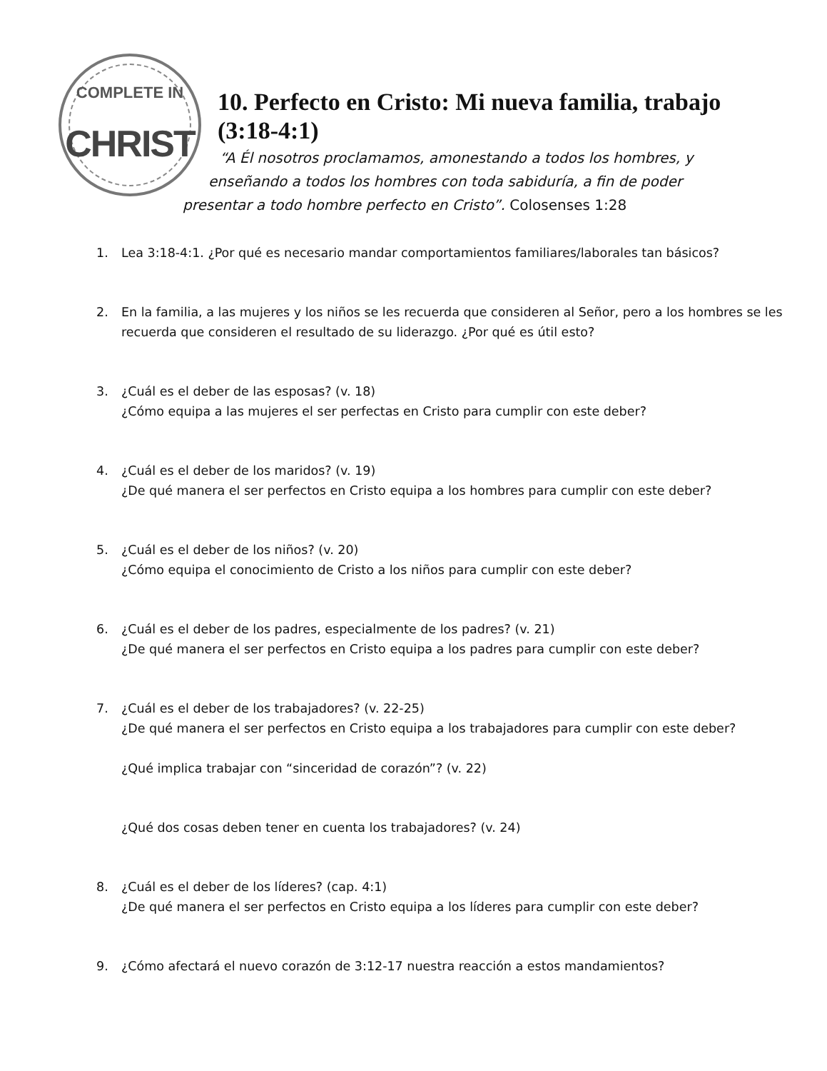COMPLETE IN
CHRIST
10. Perfecto en Cristo: Mi nueva familia, trabajo (3:18-4:1)
“A Él nosotros proclamamos, amonestando a todos los hombres, y
enseñando a todos los hombres con toda sabiduría, a fin de poder
presentar a todo hombre perfecto en Cristo”. Colosenses 1:28
1. Lea 3:18-4:1. ¿Por qué es necesario mandar comportamientos familiares/laborales tan básicos?
2. En la familia, a las mujeres y los niños se les recuerda que consideren al Señor, pero a los hombres se les recuerda que consideren el resultado de su liderazgo. ¿Por qué es útil esto?
3. ¿Cuál es el deber de las esposas? (v. 18)
¿Cómo equipa a las mujeres el ser perfectas en Cristo para cumplir con este deber?
4. ¿Cuál es el deber de los maridos? (v. 19)
¿De qué manera el ser perfectos en Cristo equipa a los hombres para cumplir con este deber?
5. ¿Cuál es el deber de los niños? (v. 20)
¿Cómo equipa el conocimiento de Cristo a los niños para cumplir con este deber?
6. ¿Cuál es el deber de los padres, especialmente de los padres? (v. 21)
¿De qué manera el ser perfectos en Cristo equipa a los padres para cumplir con este deber?
7. ¿Cuál es el deber de los trabajadores? (v. 22-25)
¿De qué manera el ser perfectos en Cristo equipa a los trabajadores para cumplir con este deber?
¿Qué implica trabajar con “sinceridad de corazón”? (v. 22)
¿Qué dos cosas deben tener en cuenta los trabajadores? (v. 24)
8. ¿Cuál es el deber de los líderes? (cap. 4:1)
¿De qué manera el ser perfectos en Cristo equipa a los líderes para cumplir con este deber?
9. ¿Cómo afectará el nuevo corazón de 3:12-17 nuestra reacción a estos mandamientos?